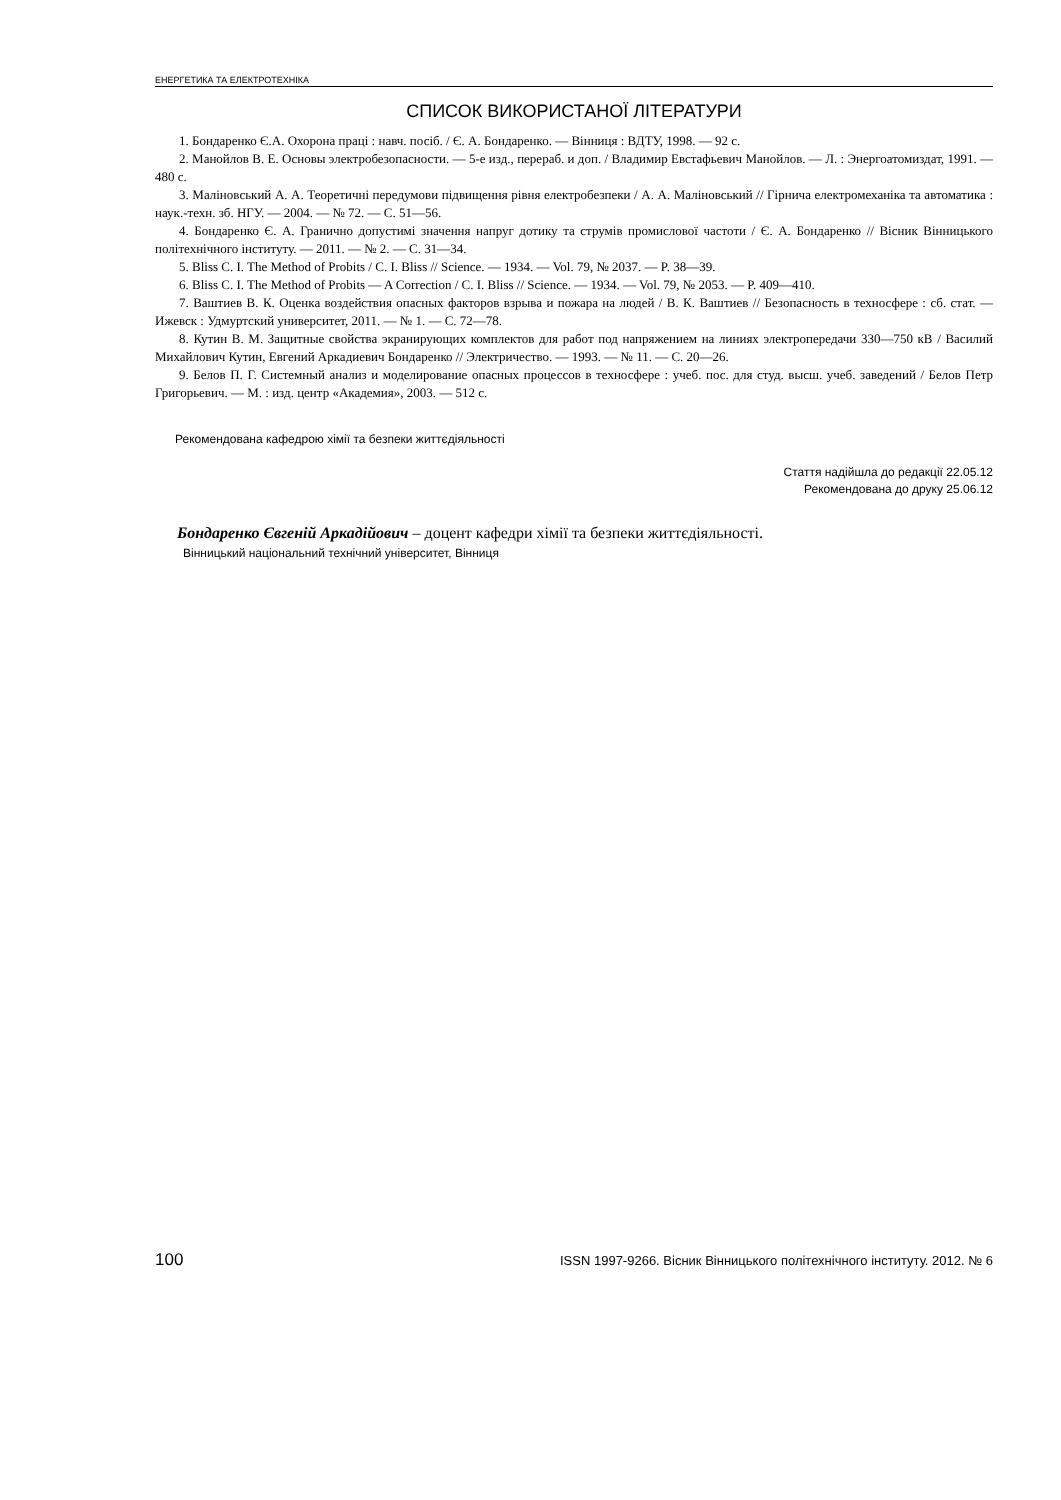ЕНЕРГЕТИКА ТА ЕЛЕКТРОТЕХНІКА
СПИСОК ВИКОРИСТАНОЇ ЛІТЕРАТУРИ
1. Бондаренко Є.А. Охорона праці : навч. посіб. / Є. А. Бондаренко. — Вінниця : ВДТУ, 1998. — 92 с.
2. Манойлов В. Е. Основы электробезопасности. — 5-е изд., перераб. и доп. / Владимир Евстафьевич Манойлов. — Л. : Энергоатомиздат, 1991. — 480 с.
3. Маліновський А. А. Теоретичні передумови підвищення рівня електробезпеки / А. А. Маліновський // Гірнича електромеханіка та автоматика : наук.-техн. зб. НГУ. — 2004. — № 72. — С. 51—56.
4. Бондаренко Є. А. Гранично допустимі значення напруг дотику та струмів промислової частоти / Є. А. Бондаренко // Вісник Вінницького політехнічного інституту. — 2011. — № 2. — С. 31—34.
5. Bliss C. I. The Method of Probits / C. I. Bliss // Science. — 1934. — Vol. 79, № 2037. — P. 38—39.
6. Bliss C. I. The Method of Probits — A Correction / C. I. Bliss // Science. — 1934. — Vol. 79, № 2053. — P. 409—410.
7. Ваштиев В. К. Оценка воздействия опасных факторов взрыва и пожара на людей / В. К. Ваштиев // Безопасность в техносфере : сб. стат. — Ижевск : Удмуртский университет, 2011. — № 1. — С. 72—78.
8. Кутин В. М. Защитные свойства экранирующих комплектов для работ под напряжением на линиях электропередачи 330—750 кВ / Василий Михайлович Кутин, Евгений Аркадиевич Бондаренко // Электричество. — 1993. — № 11. — С. 20—26.
9. Белов П. Г. Системный анализ и моделирование опасных процессов в техносфере : учеб. пос. для студ. высш. учеб. заведений / Белов Петр Григорьевич. — М. : изд. центр «Академия», 2003. — 512 с.
Рекомендована кафедрою хімії та безпеки життєдіяльності
Стаття надійшла до редакції 22.05.12
Рекомендована до друку 25.06.12
Бондаренко Євгеній Аркадійович – доцент кафедри хімії та безпеки життєдіяльності.
Вінницький національний технічний університет, Вінниця
100 ISSN 1997-9266. Вісник Вінницького політехнічного інституту. 2012. № 6